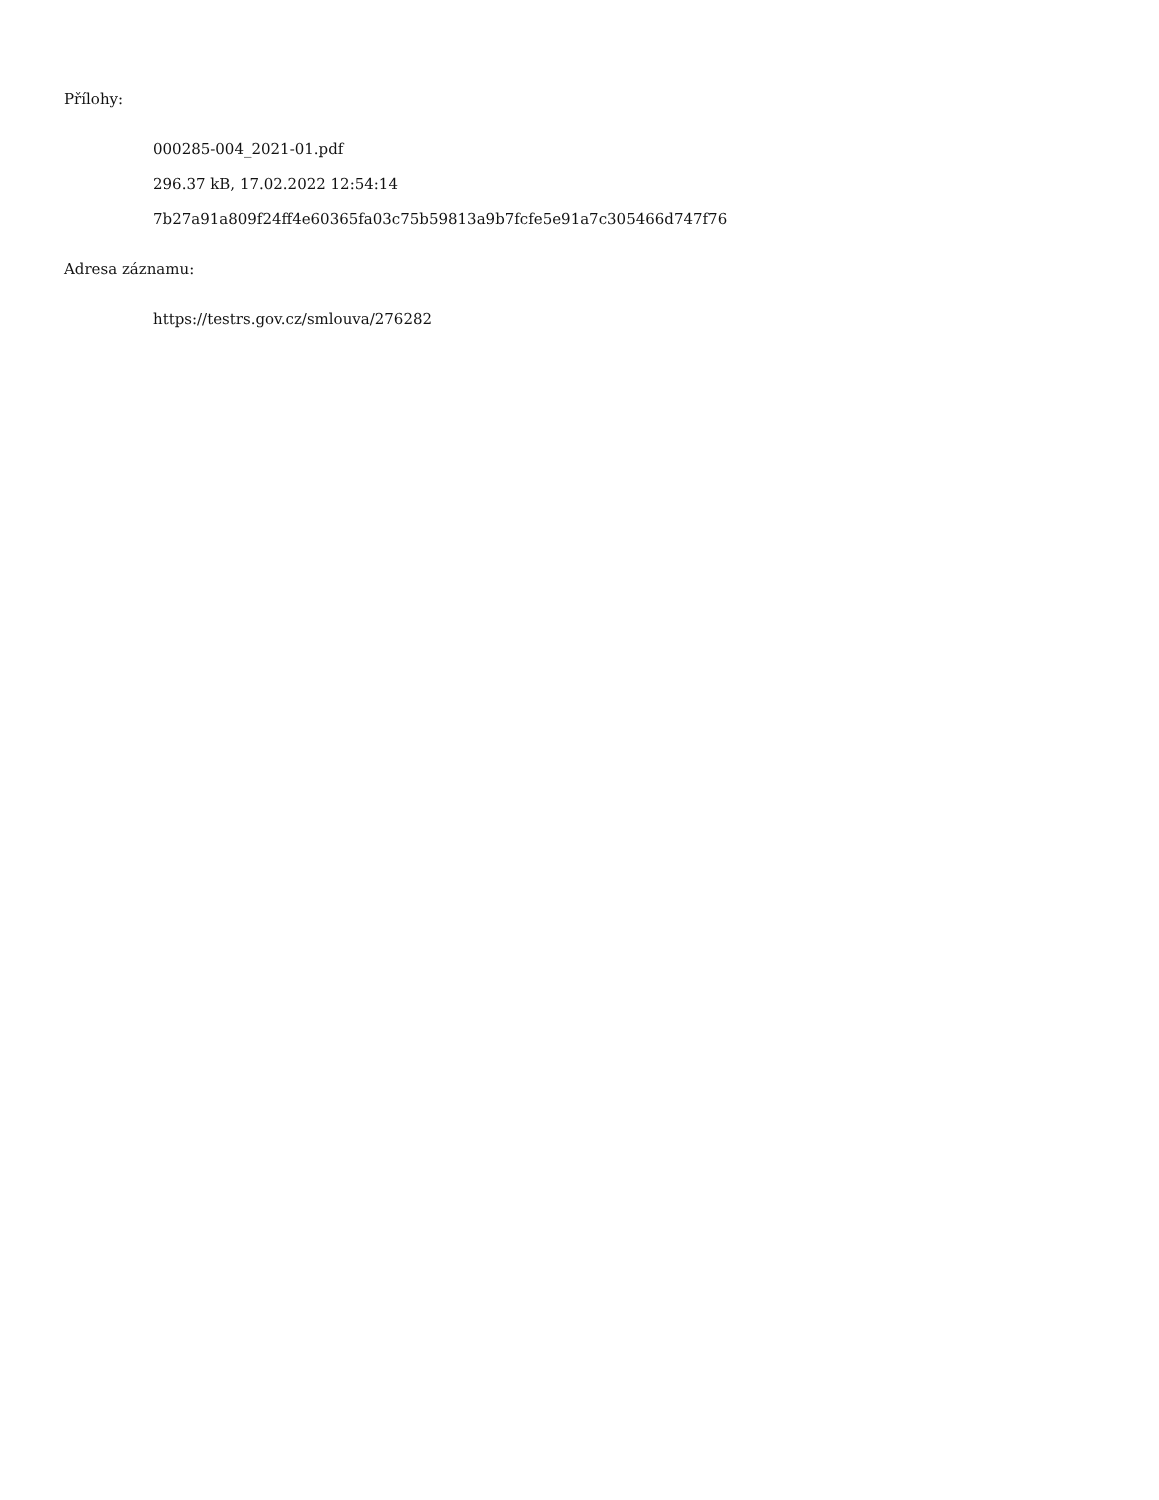Přílohy:
000285-004_2021-01.pdf
296.37 kB, 17.02.2022 12:54:14
7b27a91a809f24ff4e60365fa03c75b59813a9b7fcfe5e91a7c305466d747f76
Adresa záznamu:
https://testrs.gov.cz/smlouva/276282